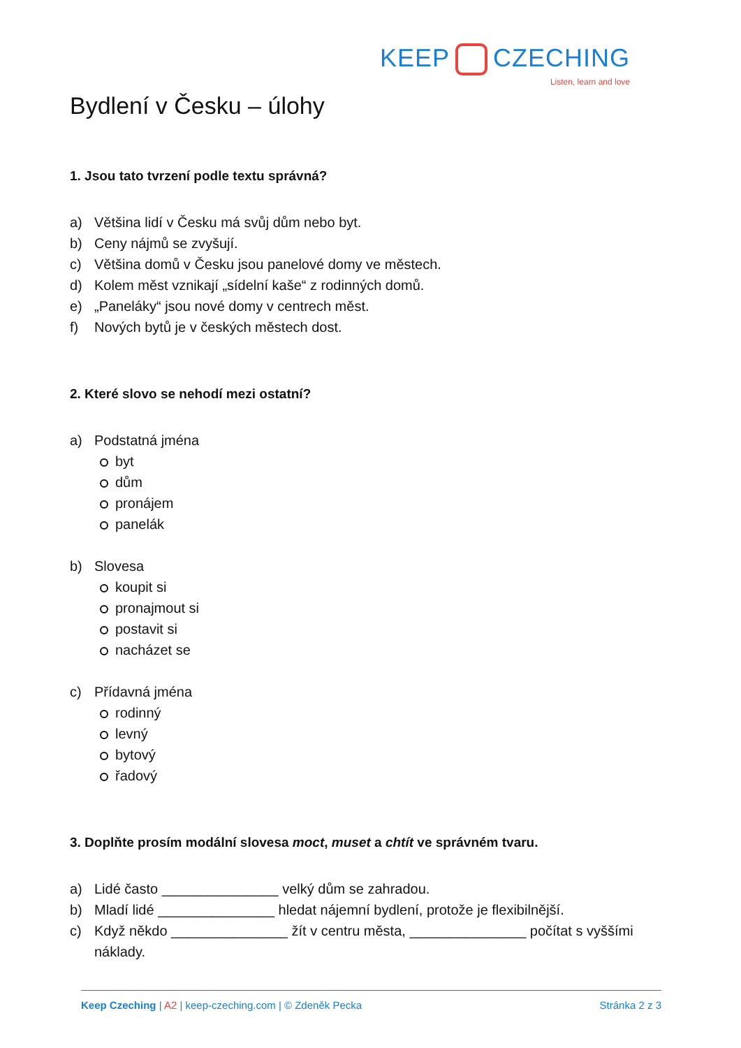KEEP CZECHING
Listen, learn and love
Bydlení v Česku – úlohy
1. Jsou tato tvrzení podle textu správná?
a) Většina lidí v Česku má svůj dům nebo byt.
b) Ceny nájmů se zvyšují.
c) Většina domů v Česku jsou panelové domy ve městech.
d) Kolem měst vznikají „sídelní kaše“ z rodinných domů.
e) „Paneláky“ jsou nové domy v centrech měst.
f) Nových bytů je v českých městech dost.
2. Které slovo se nehodí mezi ostatní?
a) Podstatná jména
byt
dům
pronájem
panelák
b) Slovesa
koupit si
pronajmout si
postavit si
nacházet se
c) Přídavná jména
rodinný
levný
bytový
řadový
3. Doplňte prosím modální slovesa moct, muset a chtít ve správném tvaru.
a) Lidé často _______________ velký dům se zahradou.
b) Mladí lidé _______________ hledat nájemní bydlení, protože je flexibilnější.
c) Když někdo _______________ žít v centru města, _______________ počítat s vyššími
náklady.
Keep Czeching | A2 | keep-czeching.com | © Zdeněk Pecka
Stránka 2 z 3